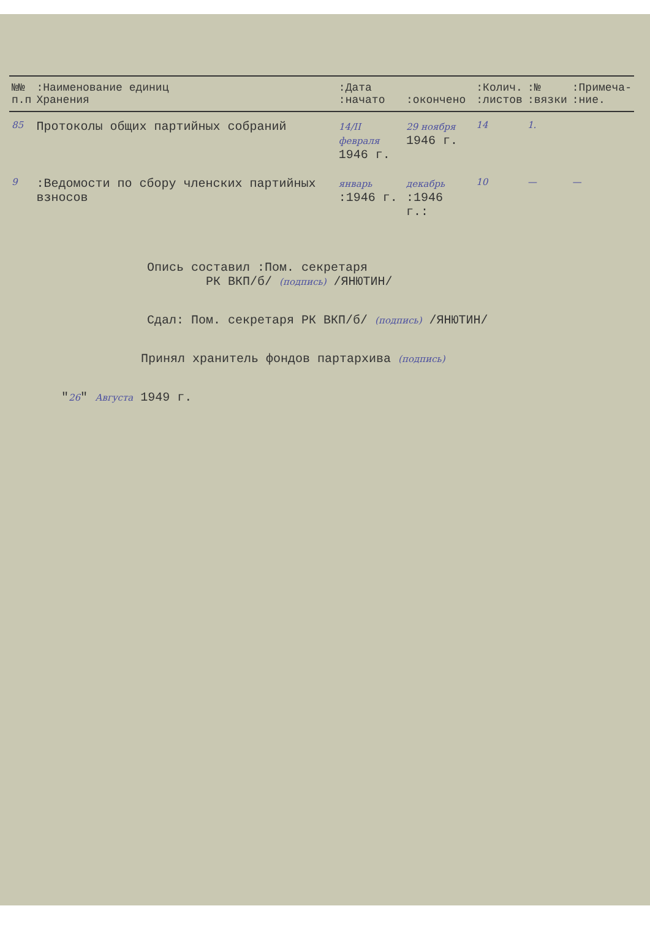| №№ п.п | :Наименование единиц Хранения | :Дата :начато | :окончено | :Колич. :листов | :№ :вязки | :Примеча- :ние. |
| --- | --- | --- | --- | --- | --- | --- |
| 85 | Протоколы общих партийных собраний | 14/II февраля 1946 г. | 29 ноября 1946 г. | 14 | 1. | |
| 9 | :Ведомости по сбору членских партийных взносов | январь :1946 г. | декабрь :1946 г.: | 10 | — | — |
Опись составил :Пом. секретаря
РК ВКП/б/ (подпись) /ЯНЮТИН/
Сдал: Пом. секретаря РК ВКП/б/ (подпись) /ЯНЮТИН/
Принял хранитель фондов партархива (подпись)
"26" Августа 1949 г.